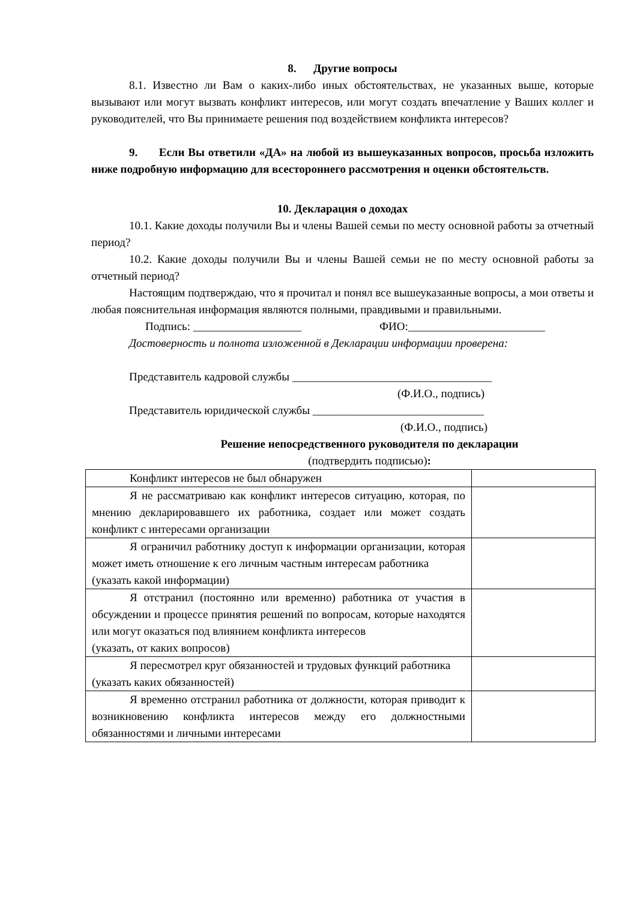8. Другие вопросы
8.1. Известно ли Вам о каких-либо иных обстоятельствах, не указанных выше, которые вызывают или могут вызвать конфликт интересов, или могут создать впечатление у Ваших коллег и руководителей, что Вы принимаете решения под воздействием конфликта интересов?
9. Если Вы ответили «ДА» на любой из вышеуказанных вопросов, просьба изложить ниже подробную информацию для всестороннего рассмотрения и оценки обстоятельств.
10. Декларация о доходах
10.1. Какие доходы получили Вы и члены Вашей семьи по месту основной работы за отчетный период?
10.2. Какие доходы получили Вы и члены Вашей семьи не по месту основной работы за отчетный период?
Настоящим подтверждаю, что я прочитал и понял все вышеуказанные вопросы, а мои ответы и любая пояснительная информация являются полными, правдивыми и правильными.
Подпись: ___________________ ФИО:________________________
Достоверность и полнота изложенной в Декларации информации проверена:
Представитель кадровой службы ___________________________________
(Ф.И.О., подпись)
Представитель юридической службы ______________________________
(Ф.И.О., подпись)
Решение непосредственного руководителя по декларации
(подтвердить подписью):
| Конфликт интересов не был обнаружен | |
| Я не рассматриваю как конфликт интересов ситуацию, которая, по мнению декларировавшего их работника, создает или может создать конфликт с интересами организации | |
| Я ограничил работнику доступ к информации организации, которая может иметь отношение к его личным частным интересам работника (указать какой информации) | |
| Я отстранил (постоянно или временно) работника от участия в обсуждении и процессе принятия решений по вопросам, которые находятся или могут оказаться под влиянием конфликта интересов (указать, от каких вопросов) | |
| Я пересмотрел круг обязанностей и трудовых функций работника (указать каких обязанностей) | |
| Я временно отстранил работника от должности, которая приводит к возникновению конфликта интересов между его должностными обязанностями и личными интересами | |